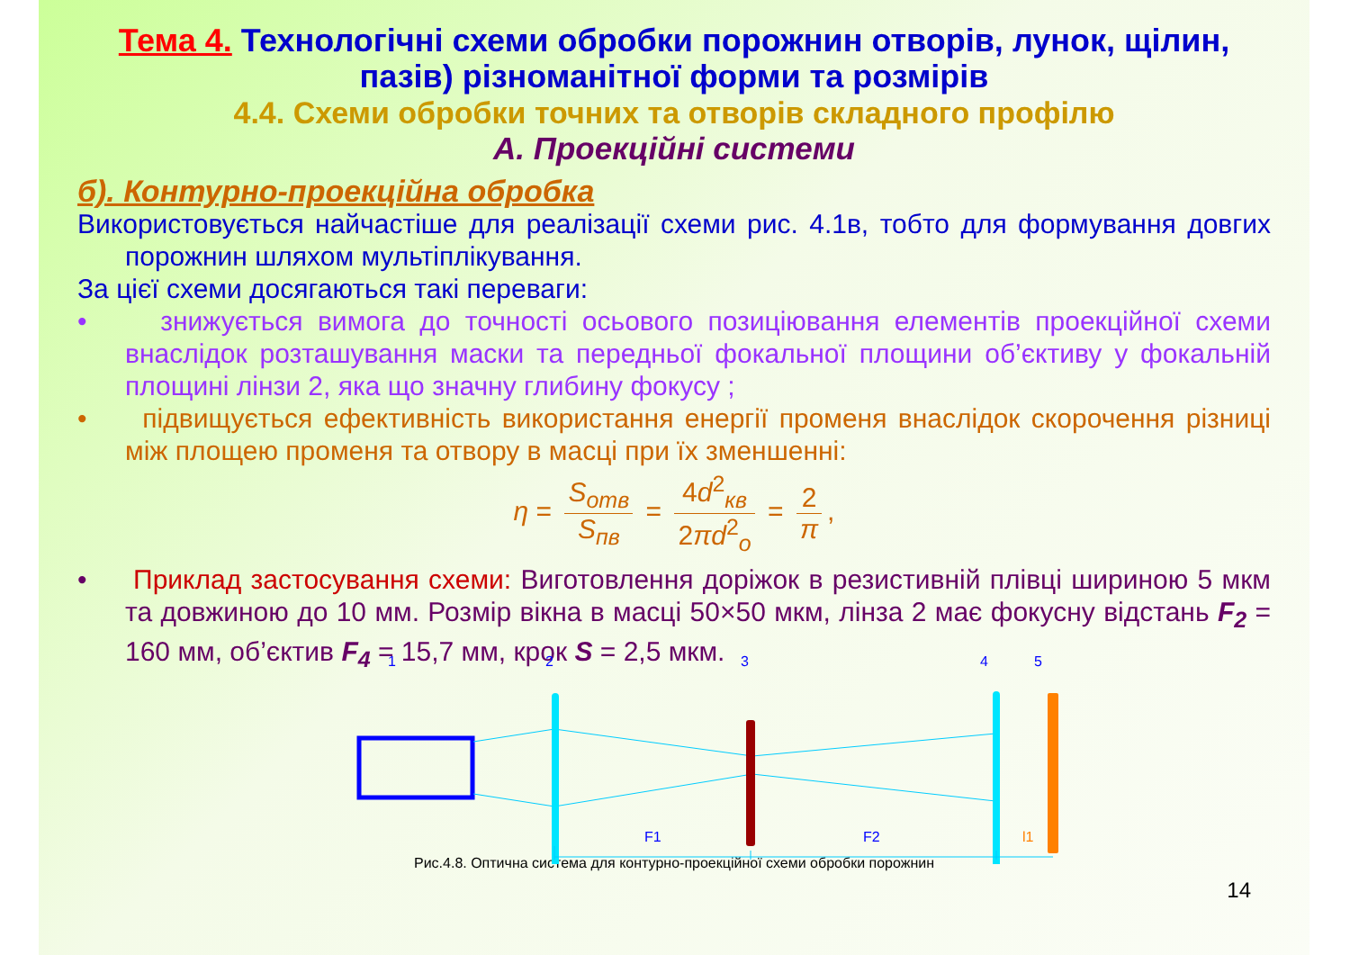Тема 4. Технологічні схеми обробки порожнин отворів, лунок, щілин, пазів) різноманітної форми та розмірів
4.4. Схеми обробки точних та отворів складного профілю
А. Проекційні системи
б). Контурно-проекційна обробка
Використовується найчастіше для реалізації схеми рис. 4.1в, тобто для формування довгих порожнин шляхом мультіплікування.
За цієї схеми досягаються такі переваги:
• знижується вимога до точності осьового позиціювання елементів проекційної схеми внаслідок розташування маски та передньої фокальної площини об’єктиву у фокальній площині лінзи 2, яка що значну глибину фокусу ;
• підвищується ефективність використання енергії променя внаслідок скорочення різниці між площею променя та отвору в масці при їх зменшенні:
η = S<sub>отв</sub> S<sub>пв</sub> = 4d<sup>2</sup><sub>кв</sub> 2πd<sup>2</sup><sub>о</sub> = 2 π,
• Приклад застосування схеми: Виготовлення доріжок в резистивній плівці шириною 5 мкм та довжиною до 10 мм. Розмір вікна в масці 50×50 мкм, лінза 2 має фокусну відстань F<sub>2</sub> = 160 мм, об’єктив F<sub>4</sub> = 15,7 мм, крок S = 2,5 мкм.
1
2
3
4
5
F1
F2
l1
Рис.4.8. Оптична система для контурно-проекційної схеми обробки порожнин
14